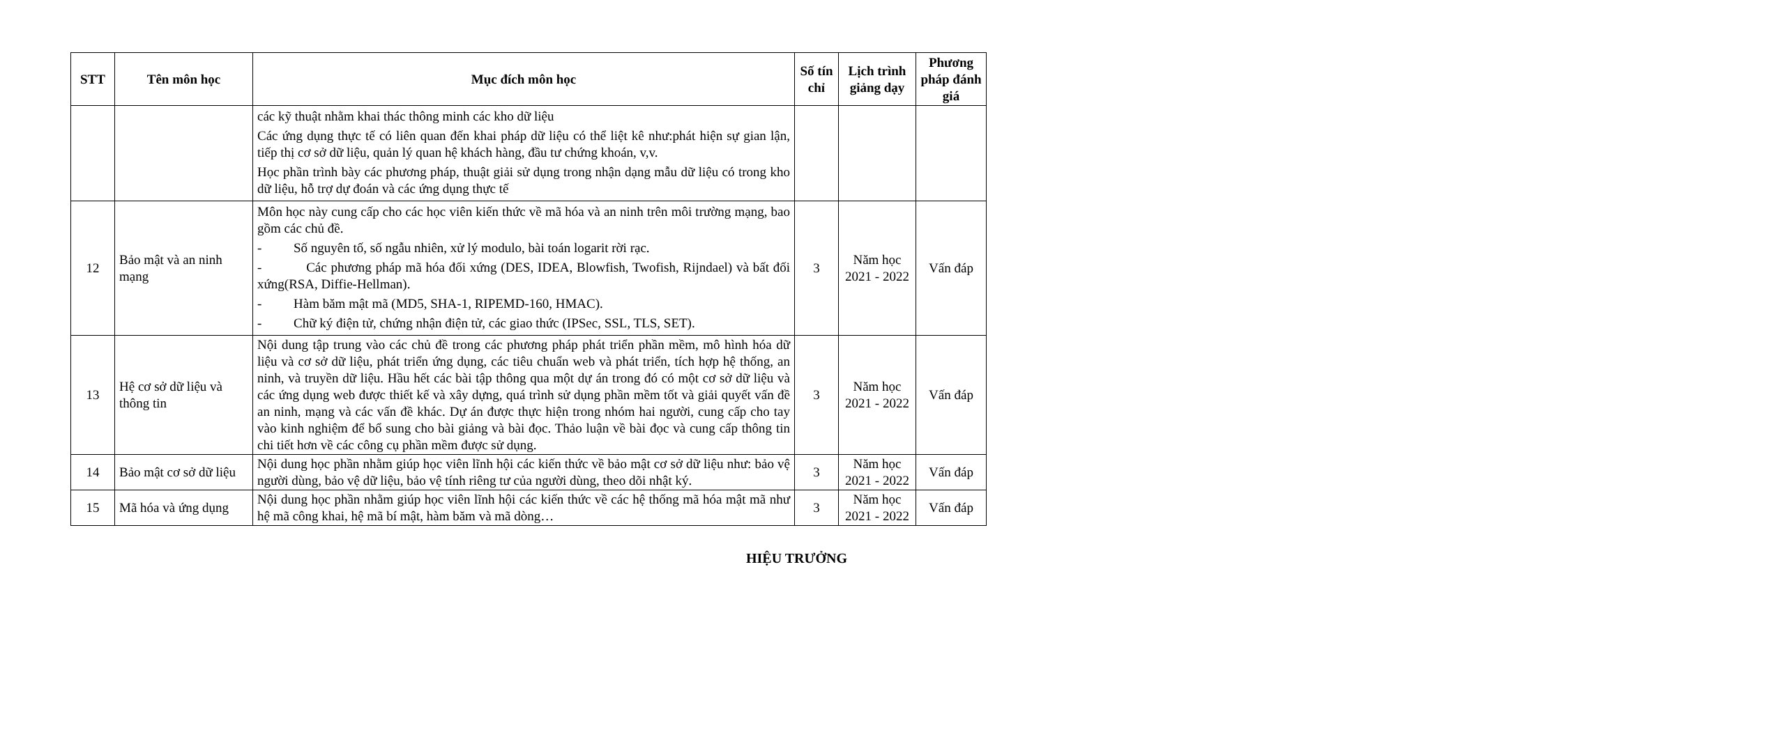| STT | Tên môn học | Mục đích môn học | Số tín chỉ | Lịch trình giảng dạy | Phương pháp đánh giá |
| --- | --- | --- | --- | --- | --- |
| | | các kỹ thuật nhằm khai thác thông minh các kho dữ liệu Các ứng dụng thực tế có liên quan đến khai pháp dữ liệu có thể liệt kê như:phát hiện sự gian lận, tiếp thị cơ sở dữ liệu, quản lý quan hệ khách hàng, đầu tư chứng khoán, v,v. Học phần trình bày các phương pháp, thuật giải sử dụng trong nhận dạng mẫu dữ liệu có trong kho dữ liệu, hỗ trợ dự đoán và các ứng dụng thực tế | | | |
| 12 | Bảo mật và an ninh mạng | Môn học này cung cấp cho các học viên kiến thức về mã hóa và an ninh trên môi trường mạng, bao gồm các chủ đề. - Số nguyên tố, số ngẫu nhiên, xử lý modulo, bài toán logarit rời rạc. - Các phương pháp mã hóa đối xứng (DES, IDEA, Blowfish, Twofish, Rijndael) và bất đối xứng(RSA, Diffie-Hellman). - Hàm băm mật mã (MD5, SHA-1, RIPEMD-160, HMAC). - Chữ ký điện tử, chứng nhận điện tử, các giao thức (IPSec, SSL, TLS, SET). | 3 | Năm học 2021 - 2022 | Vấn đáp |
| 13 | Hệ cơ sở dữ liệu và thông tin | Nội dung tập trung vào các chủ đề trong các phương pháp phát triển phần mềm, mô hình hóa dữ liệu và cơ sở dữ liệu, phát triển ứng dụng, các tiêu chuẩn web và phát triển, tích hợp hệ thống, an ninh, và truyền dữ liệu. Hầu hết các bài tập thông qua một dự án trong đó có một cơ sở dữ liệu và các ứng dụng web được thiết kế và xây dựng, quá trình sử dụng phần mềm tốt và giải quyết vấn đề an ninh, mạng và các vấn đề khác. Dự án được thực hiện trong nhóm hai người, cung cấp cho tay vào kinh nghiệm để bổ sung cho bài giảng và bài đọc. Thảo luận về bài đọc và cung cấp thông tin chi tiết hơn về các công cụ phần mềm được sử dụng. | 3 | Năm học 2021 - 2022 | Vấn đáp |
| 14 | Bảo mật cơ sở dữ liệu | Nội dung học phần nhằm giúp học viên lĩnh hội các kiến thức về bảo mật cơ sở dữ liệu như: bảo vệ người dùng, bảo vệ dữ liệu, bảo vệ tính riêng tư của người dùng, theo dõi nhật ký. | 3 | Năm học 2021 - 2022 | Vấn đáp |
| 15 | Mã hóa và ứng dụng | Nội dung học phần nhằm giúp học viên lĩnh hội các kiến thức về các hệ thống mã hóa mật mã như hệ mã công khai, hệ mã bí mật, hàm băm và mã dòng… | 3 | Năm học 2021 - 2022 | Vấn đáp |
HIỆU TRƯỞNG